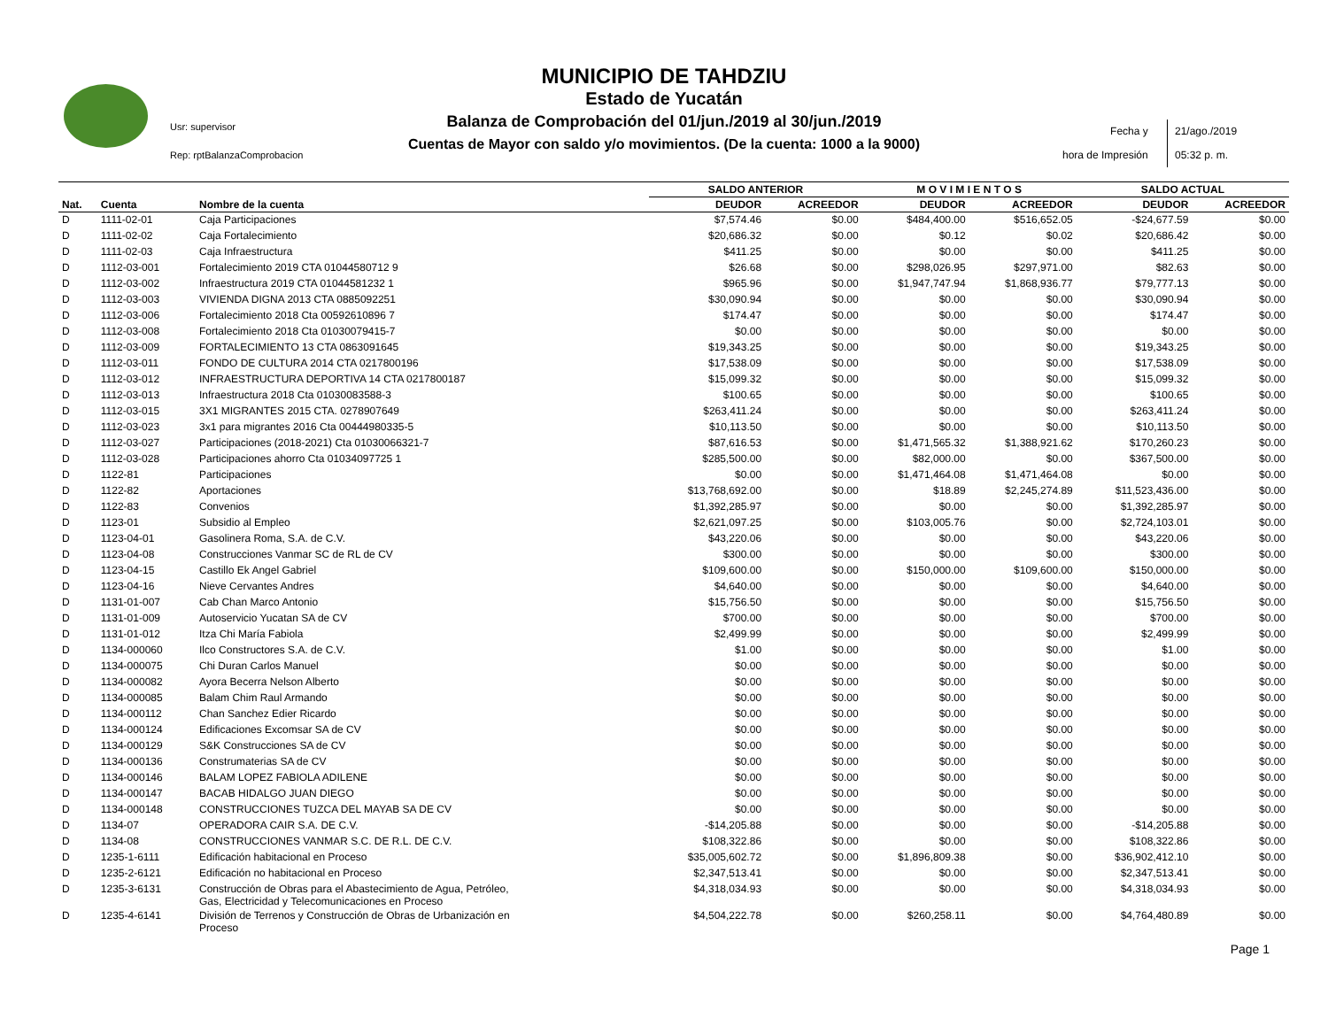Usr: supervisor
Rep: rptBalanzaComprobacion
MUNICIPIO DE TAHDZIU
Estado de Yucatán
Balanza de Comprobación del 01/jun./2019 al 30/jun./2019
Cuentas de Mayor con saldo y/o movimientos. (De la cuenta: 1000 a la 9000)
Fecha y
hora de Impresión
21/ago./2019
05:32 p. m.
| | | | SALDO ANTERIOR | | M O V I M I E N T O S | | SALDO ACTUAL | |
| --- | --- | --- | --- | --- | --- | --- | --- | --- |
| Nat. | Cuenta | Nombre de la cuenta | DEUDOR | ACREEDOR | DEUDOR | ACREEDOR | DEUDOR | ACREEDOR |
| D | 1111-02-01 | Caja Participaciones | $7,574.46 | $0.00 | $484,400.00 | $516,652.05 | -$24,677.59 | $0.00 |
| D | 1111-02-02 | Caja Fortalecimiento | $20,686.32 | $0.00 | $0.12 | $0.02 | $20,686.42 | $0.00 |
| D | 1111-02-03 | Caja Infraestructura | $411.25 | $0.00 | $0.00 | $0.00 | $411.25 | $0.00 |
| D | 1112-03-001 | Fortalecimiento 2019 CTA 01044580712 9 | $26.68 | $0.00 | $298,026.95 | $297,971.00 | $82.63 | $0.00 |
| D | 1112-03-002 | Infraestructura 2019 CTA 01044581232 1 | $965.96 | $0.00 | $1,947,747.94 | $1,868,936.77 | $79,777.13 | $0.00 |
| D | 1112-03-003 | VIVIENDA DIGNA 2013 CTA 0885092251 | $30,090.94 | $0.00 | $0.00 | $0.00 | $30,090.94 | $0.00 |
| D | 1112-03-006 | Fortalecimiento 2018 Cta 00592610896 7 | $174.47 | $0.00 | $0.00 | $0.00 | $174.47 | $0.00 |
| D | 1112-03-008 | Fortalecimiento 2018 Cta 01030079415-7 | $0.00 | $0.00 | $0.00 | $0.00 | $0.00 | $0.00 |
| D | 1112-03-009 | FORTALECIMIENTO 13 CTA 0863091645 | $19,343.25 | $0.00 | $0.00 | $0.00 | $19,343.25 | $0.00 |
| D | 1112-03-011 | FONDO DE CULTURA 2014 CTA 0217800196 | $17,538.09 | $0.00 | $0.00 | $0.00 | $17,538.09 | $0.00 |
| D | 1112-03-012 | INFRAESTRUCTURA DEPORTIVA 14 CTA 0217800187 | $15,099.32 | $0.00 | $0.00 | $0.00 | $15,099.32 | $0.00 |
| D | 1112-03-013 | Infraestructura 2018 Cta 01030083588-3 | $100.65 | $0.00 | $0.00 | $0.00 | $100.65 | $0.00 |
| D | 1112-03-015 | 3X1 MIGRANTES 2015 CTA. 0278907649 | $263,411.24 | $0.00 | $0.00 | $0.00 | $263,411.24 | $0.00 |
| D | 1112-03-023 | 3x1 para migrantes 2016 Cta 00444980335-5 | $10,113.50 | $0.00 | $0.00 | $0.00 | $10,113.50 | $0.00 |
| D | 1112-03-027 | Participaciones (2018-2021) Cta 01030066321-7 | $87,616.53 | $0.00 | $1,471,565.32 | $1,388,921.62 | $170,260.23 | $0.00 |
| D | 1112-03-028 | Participaciones ahorro Cta 01034097725 1 | $285,500.00 | $0.00 | $82,000.00 | $0.00 | $367,500.00 | $0.00 |
| D | 1122-81 | Participaciones | $0.00 | $0.00 | $1,471,464.08 | $1,471,464.08 | $0.00 | $0.00 |
| D | 1122-82 | Aportaciones | $13,768,692.00 | $0.00 | $18.89 | $2,245,274.89 | $11,523,436.00 | $0.00 |
| D | 1122-83 | Convenios | $1,392,285.97 | $0.00 | $0.00 | $0.00 | $1,392,285.97 | $0.00 |
| D | 1123-01 | Subsidio al Empleo | $2,621,097.25 | $0.00 | $103,005.76 | $0.00 | $2,724,103.01 | $0.00 |
| D | 1123-04-01 | Gasolinera Roma, S.A. de C.V. | $43,220.06 | $0.00 | $0.00 | $0.00 | $43,220.06 | $0.00 |
| D | 1123-04-08 | Construcciones Vanmar SC de RL de CV | $300.00 | $0.00 | $0.00 | $0.00 | $300.00 | $0.00 |
| D | 1123-04-15 | Castillo Ek Angel Gabriel | $109,600.00 | $0.00 | $150,000.00 | $109,600.00 | $150,000.00 | $0.00 |
| D | 1123-04-16 | Nieve Cervantes Andres | $4,640.00 | $0.00 | $0.00 | $0.00 | $4,640.00 | $0.00 |
| D | 1131-01-007 | Cab Chan Marco Antonio | $15,756.50 | $0.00 | $0.00 | $0.00 | $15,756.50 | $0.00 |
| D | 1131-01-009 | Autoservicio Yucatan SA de CV | $700.00 | $0.00 | $0.00 | $0.00 | $700.00 | $0.00 |
| D | 1131-01-012 | Itza Chi María Fabiola | $2,499.99 | $0.00 | $0.00 | $0.00 | $2,499.99 | $0.00 |
| D | 1134-000060 | Ilco Constructores S.A. de C.V. | $1.00 | $0.00 | $0.00 | $0.00 | $1.00 | $0.00 |
| D | 1134-000075 | Chi Duran Carlos Manuel | $0.00 | $0.00 | $0.00 | $0.00 | $0.00 | $0.00 |
| D | 1134-000082 | Ayora Becerra Nelson Alberto | $0.00 | $0.00 | $0.00 | $0.00 | $0.00 | $0.00 |
| D | 1134-000085 | Balam Chim Raul Armando | $0.00 | $0.00 | $0.00 | $0.00 | $0.00 | $0.00 |
| D | 1134-000112 | Chan Sanchez Edier Ricardo | $0.00 | $0.00 | $0.00 | $0.00 | $0.00 | $0.00 |
| D | 1134-000124 | Edificaciones Excomsar SA de CV | $0.00 | $0.00 | $0.00 | $0.00 | $0.00 | $0.00 |
| D | 1134-000129 | S&K Construcciones SA de CV | $0.00 | $0.00 | $0.00 | $0.00 | $0.00 | $0.00 |
| D | 1134-000136 | Construmaterias SA de CV | $0.00 | $0.00 | $0.00 | $0.00 | $0.00 | $0.00 |
| D | 1134-000146 | BALAM LOPEZ FABIOLA ADILENE | $0.00 | $0.00 | $0.00 | $0.00 | $0.00 | $0.00 |
| D | 1134-000147 | BACAB HIDALGO JUAN DIEGO | $0.00 | $0.00 | $0.00 | $0.00 | $0.00 | $0.00 |
| D | 1134-000148 | CONSTRUCCIONES TUZCA DEL MAYAB SA DE CV | $0.00 | $0.00 | $0.00 | $0.00 | $0.00 | $0.00 |
| D | 1134-07 | OPERADORA CAIR S.A. DE C.V. | -$14,205.88 | $0.00 | $0.00 | $0.00 | -$14,205.88 | $0.00 |
| D | 1134-08 | CONSTRUCCIONES VANMAR S.C. DE R.L. DE C.V. | $108,322.86 | $0.00 | $0.00 | $0.00 | $108,322.86 | $0.00 |
| D | 1235-1-6111 | Edificación habitacional en Proceso | $35,005,602.72 | $0.00 | $1,896,809.38 | $0.00 | $36,902,412.10 | $0.00 |
| D | 1235-2-6121 | Edificación no habitacional en Proceso | $2,347,513.41 | $0.00 | $0.00 | $0.00 | $2,347,513.41 | $0.00 |
| D | 1235-3-6131 | Construcción de Obras para el Abastecimiento de Agua, Petróleo, Gas, Electricidad y Telecomunicaciones en Proceso | $4,318,034.93 | $0.00 | $0.00 | $0.00 | $4,318,034.93 | $0.00 |
| D | 1235-4-6141 | División de Terrenos y Construcción de Obras de Urbanización en Proceso | $4,504,222.78 | $0.00 | $260,258.11 | $0.00 | $4,764,480.89 | $0.00 |
Page 1